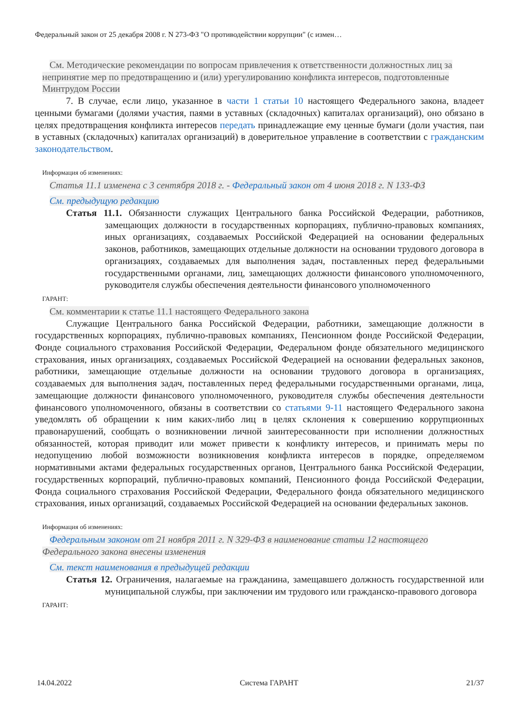Федеральный закон от 25 декабря 2008 г. N 273-ФЗ "О противодействии коррупции" (с измен…
См. Методические рекомендации по вопросам привлечения к ответственности должностных лиц за непринятие мер по предотвращению и (или) урегулированию конфликта интересов, подготовленные Минтрудом России
7. В случае, если лицо, указанное в части 1 статьи 10 настоящего Федерального закона, владеет ценными бумагами (долями участия, паями в уставных (складочных) капиталах организаций), оно обязано в целях предотвращения конфликта интересов передать принадлежащие ему ценные бумаги (доли участия, паи в уставных (складочных) капиталах организаций) в доверительное управление в соответствии с гражданским законодательством.
Информация об изменениях:
Статья 11.1 изменена с 3 сентября 2018 г. - Федеральный закон от 4 июня 2018 г. N 133-ФЗ
См. предыдущую редакцию
Статья 11.1. Обязанности служащих Центрального банка Российской Федерации, работников, замещающих должности в государственных корпорациях, публично-правовых компаниях, иных организациях, создаваемых Российской Федерацией на основании федеральных законов, работников, замещающих отдельные должности на основании трудового договора в организациях, создаваемых для выполнения задач, поставленных перед федеральными государственными органами, лиц, замещающих должности финансового уполномоченного, руководителя службы обеспечения деятельности финансового уполномоченного
ГАРАНТ:
См. комментарии к статье 11.1 настоящего Федерального закона
Служащие Центрального банка Российской Федерации, работники, замещающие должности в государственных корпорациях, публично-правовых компаниях, Пенсионном фонде Российской Федерации, Фонде социального страхования Российской Федерации, Федеральном фонде обязательного медицинского страхования, иных организациях, создаваемых Российской Федерацией на основании федеральных законов, работники, замещающие отдельные должности на основании трудового договора в организациях, создаваемых для выполнения задач, поставленных перед федеральными государственными органами, лица, замещающие должности финансового уполномоченного, руководителя службы обеспечения деятельности финансового уполномоченного, обязаны в соответствии со статьями 9-11 настоящего Федерального закона уведомлять об обращении к ним каких-либо лиц в целях склонения к совершению коррупционных правонарушений, сообщать о возникновении личной заинтересованности при исполнении должностных обязанностей, которая приводит или может привести к конфликту интересов, и принимать меры по недопущению любой возможности возникновения конфликта интересов в порядке, определяемом нормативными актами федеральных государственных органов, Центрального банка Российской Федерации, государственных корпораций, публично-правовых компаний, Пенсионного фонда Российской Федерации, Фонда социального страхования Российской Федерации, Федерального фонда обязательного медицинского страхования, иных организаций, создаваемых Российской Федерацией на основании федеральных законов.
Информация об изменениях:
Федеральным законом от 21 ноября 2011 г. N 329-ФЗ в наименование статьи 12 настоящего Федерального закона внесены изменения
См. текст наименования в предыдущей редакции
Статья 12. Ограничения, налагаемые на гражданина, замещавшего должность государственной или муниципальной службы, при заключении им трудового или гражданско-правового договора
ГАРАНТ:
14.04.2022 Система ГАРАНТ 21/37